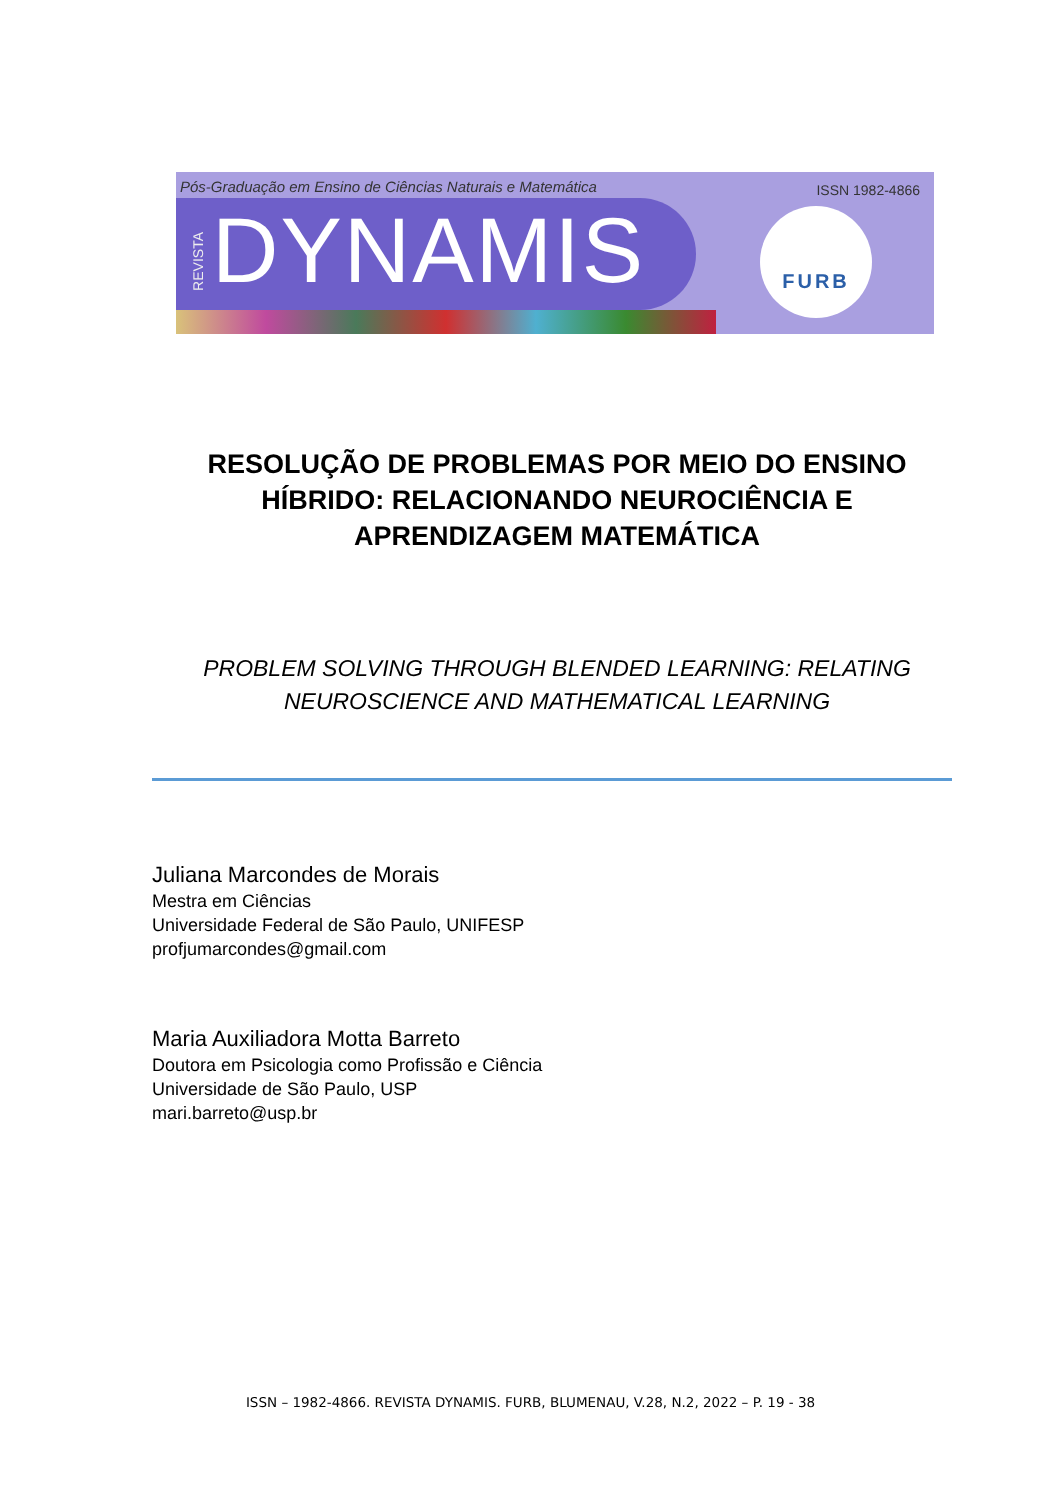Pós-Graduação em Ensino de Ciências Naturais e Matemática
ISSN 1982-4866
REVISTA
DYNAMIS FURB
RESOLUÇÃO DE PROBLEMAS POR MEIO DO ENSINO HÍBRIDO: RELACIONANDO NEUROCIÊNCIA E APRENDIZAGEM MATEMÁTICA
PROBLEM SOLVING THROUGH BLENDED LEARNING: RELATING NEUROSCIENCE AND MATHEMATICAL LEARNING
Juliana Marcondes de Morais
Mestra em Ciências
Universidade Federal de São Paulo, UNIFESP
profjumarcondes@gmail.com
Maria Auxiliadora Motta Barreto
Doutora em Psicologia como Profissão e Ciência
Universidade de São Paulo, USP
mari.barreto@usp.br
ISSN – 1982-4866. REVISTA DYNAMIS. FURB, BLUMENAU, V.28, N.2, 2022 – P. 19 - 38